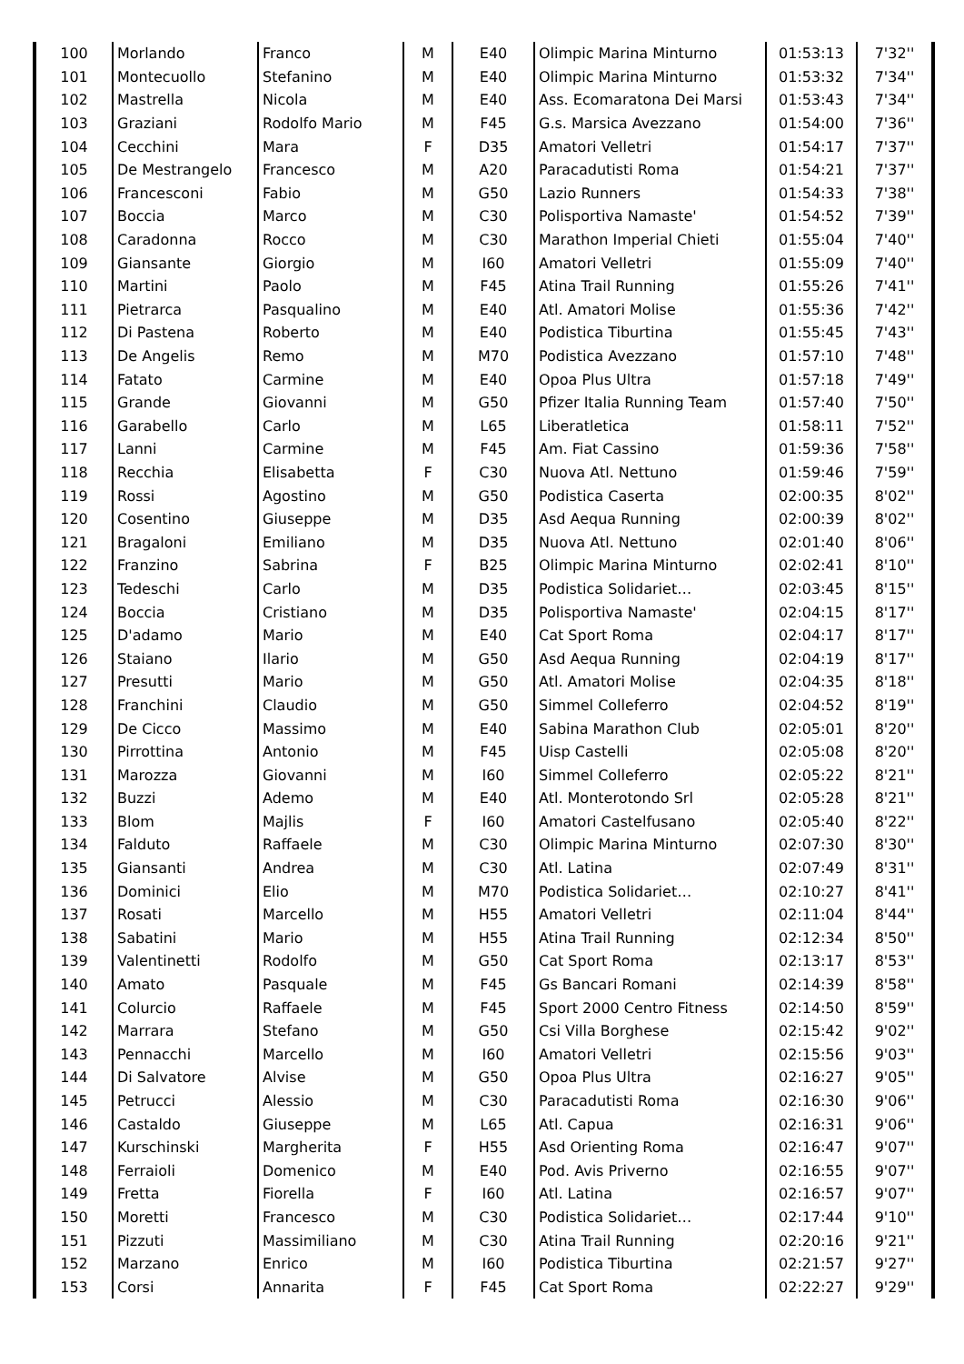| 100 | Morlando | Franco | M | E40 | Olimpic Marina Minturno | 01:53:13 | 7'32'' |
| 101 | Montecuollo | Stefanino | M | E40 | Olimpic Marina Minturno | 01:53:32 | 7'34'' |
| 102 | Mastrella | Nicola | M | E40 | Ass. Ecomaratona Dei Marsi | 01:53:43 | 7'34'' |
| 103 | Graziani | Rodolfo Mario | M | F45 | G.s. Marsica Avezzano | 01:54:00 | 7'36'' |
| 104 | Cecchini | Mara | F | D35 | Amatori Velletri | 01:54:17 | 7'37'' |
| 105 | De Mestrangelo | Francesco | M | A20 | Paracadutisti Roma | 01:54:21 | 7'37'' |
| 106 | Francesconi | Fabio | M | G50 | Lazio Runners | 01:54:33 | 7'38'' |
| 107 | Boccia | Marco | M | C30 | Polisportiva Namaste' | 01:54:52 | 7'39'' |
| 108 | Caradonna | Rocco | M | C30 | Marathon Imperial Chieti | 01:55:04 | 7'40'' |
| 109 | Giansante | Giorgio | M | I60 | Amatori Velletri | 01:55:09 | 7'40'' |
| 110 | Martini | Paolo | M | F45 | Atina Trail Running | 01:55:26 | 7'41'' |
| 111 | Pietrarca | Pasqualino | M | E40 | Atl. Amatori Molise | 01:55:36 | 7'42'' |
| 112 | Di Pastena | Roberto | M | E40 | Podistica Tiburtina | 01:55:45 | 7'43'' |
| 113 | De Angelis | Remo | M | M70 | Podistica Avezzano | 01:57:10 | 7'48'' |
| 114 | Fatato | Carmine | M | E40 | Opoa Plus Ultra | 01:57:18 | 7'49'' |
| 115 | Grande | Giovanni | M | G50 | Pfizer Italia Running Team | 01:57:40 | 7'50'' |
| 116 | Garabello | Carlo | M | L65 | Liberatletica | 01:58:11 | 7'52'' |
| 117 | Lanni | Carmine | M | F45 | Am. Fiat Cassino | 01:59:36 | 7'58'' |
| 118 | Recchia | Elisabetta | F | C30 | Nuova Atl. Nettuno | 01:59:46 | 7'59'' |
| 119 | Rossi | Agostino | M | G50 | Podistica Caserta | 02:00:35 | 8'02'' |
| 120 | Cosentino | Giuseppe | M | D35 | Asd Aequa Running | 02:00:39 | 8'02'' |
| 121 | Bragaloni | Emiliano | M | D35 | Nuova Atl. Nettuno | 02:01:40 | 8'06'' |
| 122 | Franzino | Sabrina | F | B25 | Olimpic Marina Minturno | 02:02:41 | 8'10'' |
| 123 | Tedeschi | Carlo | M | D35 | Podistica Solidariet… | 02:03:45 | 8'15'' |
| 124 | Boccia | Cristiano | M | D35 | Polisportiva Namaste' | 02:04:15 | 8'17'' |
| 125 | D'adamo | Mario | M | E40 | Cat Sport Roma | 02:04:17 | 8'17'' |
| 126 | Staiano | Ilario | M | G50 | Asd Aequa Running | 02:04:19 | 8'17'' |
| 127 | Presutti | Mario | M | G50 | Atl. Amatori Molise | 02:04:35 | 8'18'' |
| 128 | Franchini | Claudio | M | G50 | Simmel Colleferro | 02:04:52 | 8'19'' |
| 129 | De Cicco | Massimo | M | E40 | Sabina Marathon Club | 02:05:01 | 8'20'' |
| 130 | Pirrottina | Antonio | M | F45 | Uisp Castelli | 02:05:08 | 8'20'' |
| 131 | Marozza | Giovanni | M | I60 | Simmel Colleferro | 02:05:22 | 8'21'' |
| 132 | Buzzi | Ademo | M | E40 | Atl. Monterotondo Srl | 02:05:28 | 8'21'' |
| 133 | Blom | Majlis | F | I60 | Amatori Castelfusano | 02:05:40 | 8'22'' |
| 134 | Falduto | Raffaele | M | C30 | Olimpic Marina Minturno | 02:07:30 | 8'30'' |
| 135 | Giansanti | Andrea | M | C30 | Atl. Latina | 02:07:49 | 8'31'' |
| 136 | Dominici | Elio | M | M70 | Podistica Solidariet… | 02:10:27 | 8'41'' |
| 137 | Rosati | Marcello | M | H55 | Amatori Velletri | 02:11:04 | 8'44'' |
| 138 | Sabatini | Mario | M | H55 | Atina Trail Running | 02:12:34 | 8'50'' |
| 139 | Valentinetti | Rodolfo | M | G50 | Cat Sport Roma | 02:13:17 | 8'53'' |
| 140 | Amato | Pasquale | M | F45 | Gs Bancari Romani | 02:14:39 | 8'58'' |
| 141 | Colurcio | Raffaele | M | F45 | Sport 2000 Centro Fitness | 02:14:50 | 8'59'' |
| 142 | Marrara | Stefano | M | G50 | Csi Villa Borghese | 02:15:42 | 9'02'' |
| 143 | Pennacchi | Marcello | M | I60 | Amatori Velletri | 02:15:56 | 9'03'' |
| 144 | Di Salvatore | Alvise | M | G50 | Opoa Plus Ultra | 02:16:27 | 9'05'' |
| 145 | Petrucci | Alessio | M | C30 | Paracadutisti Roma | 02:16:30 | 9'06'' |
| 146 | Castaldo | Giuseppe | M | L65 | Atl. Capua | 02:16:31 | 9'06'' |
| 147 | Kurschinski | Margherita | F | H55 | Asd Orienting Roma | 02:16:47 | 9'07'' |
| 148 | Ferraioli | Domenico | M | E40 | Pod. Avis Priverno | 02:16:55 | 9'07'' |
| 149 | Fretta | Fiorella | F | I60 | Atl. Latina | 02:16:57 | 9'07'' |
| 150 | Moretti | Francesco | M | C30 | Podistica Solidariet… | 02:17:44 | 9'10'' |
| 151 | Pizzuti | Massimiliano | M | C30 | Atina Trail Running | 02:20:16 | 9'21'' |
| 152 | Marzano | Enrico | M | I60 | Podistica Tiburtina | 02:21:57 | 9'27'' |
| 153 | Corsi | Annarita | F | F45 | Cat Sport Roma | 02:22:27 | 9'29'' |